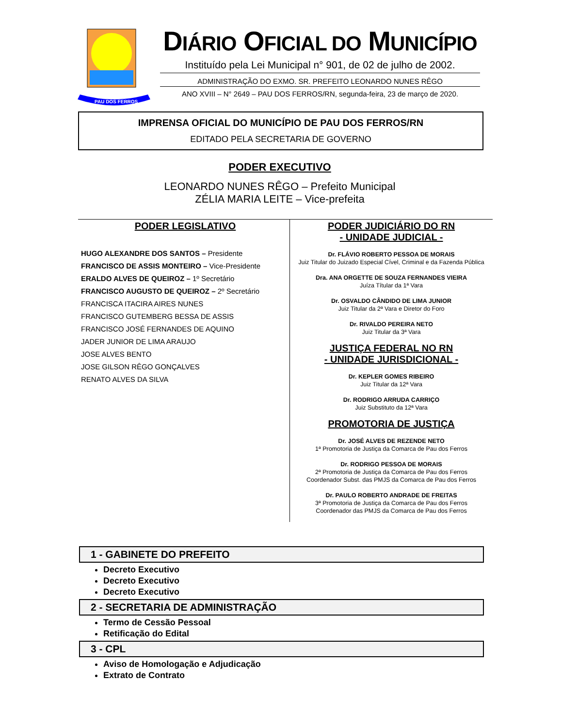PAU DOS FERROS
DIÁRIO OFICIAL DO MUNICÍPIO
Instituído pela Lei Municipal n° 901, de 02 de julho de 2002.
ADMINISTRAÇÃO DO EXMO. SR. PREFEITO LEONARDO NUNES RÊGO
ANO XVIII – N° 2649 – PAU DOS FERROS/RN, segunda-feira, 23 de março de 2020.
IMPRENSA OFICIAL DO MUNICÍPIO DE PAU DOS FERROS/RN
EDITADO PELA SECRETARIA DE GOVERNO
PODER EXECUTIVO
LEONARDO NUNES RÊGO – Prefeito Municipal
ZÉLIA MARIA LEITE – Vice-prefeita
PODER LEGISLATIVO
HUGO ALEXANDRE DOS SANTOS – Presidente
FRANCISCO DE ASSIS MONTEIRO – Vice-Presidente
ERALDO ALVES DE QUEIROZ – 1º Secretário
FRANCISCO AUGUSTO DE QUEIROZ – 2º Secretário
FRANCISCA ITACIRA AIRES NUNES
FRANCISCO GUTEMBERG BESSA DE ASSIS
FRANCISCO JOSÉ FERNANDES DE AQUINO
JADER JUNIOR DE LIMA ARAUJO
JOSE ALVES BENTO
JOSE GILSON RÊGO GONÇALVES
RENATO ALVES DA SILVA
PODER JUDICIÁRIO DO RN
- UNIDADE JUDICIAL -
Dr. FLÁVIO ROBERTO PESSOA DE MORAIS
Juiz Titular do Juizado Especial Cível, Criminal e da Fazenda Pública
Dra. ANA ORGETTE DE SOUZA FERNANDES VIEIRA
Juíza Títular da 1ª Vara
Dr. OSVALDO CÂNDIDO DE LIMA JUNIOR
Juiz Titular da 2ª Vara e Diretor do Foro
Dr. RIVALDO PEREIRA NETO
Juiz Titular da 3ª Vara
JUSTIÇA FEDERAL NO RN
- UNIDADE JURISDICIONAL -
Dr. KEPLER GOMES RIBEIRO
Juiz Titular da 12ª Vara
Dr. RODRIGO ARRUDA CARRIÇO
Juiz Substituto da 12ª Vara
PROMOTORIA DE JUSTIÇA
Dr. JOSÉ ALVES DE REZENDE NETO
1ª Promotoria de Justiça da Comarca de Pau dos Ferros
Dr. RODRIGO PESSOA DE MORAIS
2ª Promotoria de Justiça da Comarca de Pau dos Ferros
Coordenador Subst. das PMJS da Comarca de Pau dos Ferros
Dr. PAULO ROBERTO ANDRADE DE FREITAS
3ª Promotoria de Justiça da Comarca de Pau dos Ferros
Coordenador das PMJS da Comarca de Pau dos Ferros
1 - GABINETE DO PREFEITO
Decreto Executivo
Decreto Executivo
Decreto Executivo
2 - SECRETARIA DE ADMINISTRAÇÃO
Termo de Cessão Pessoal
Retificação do Edital
3 - CPL
Aviso de Homologação e Adjudicação
Extrato de Contrato